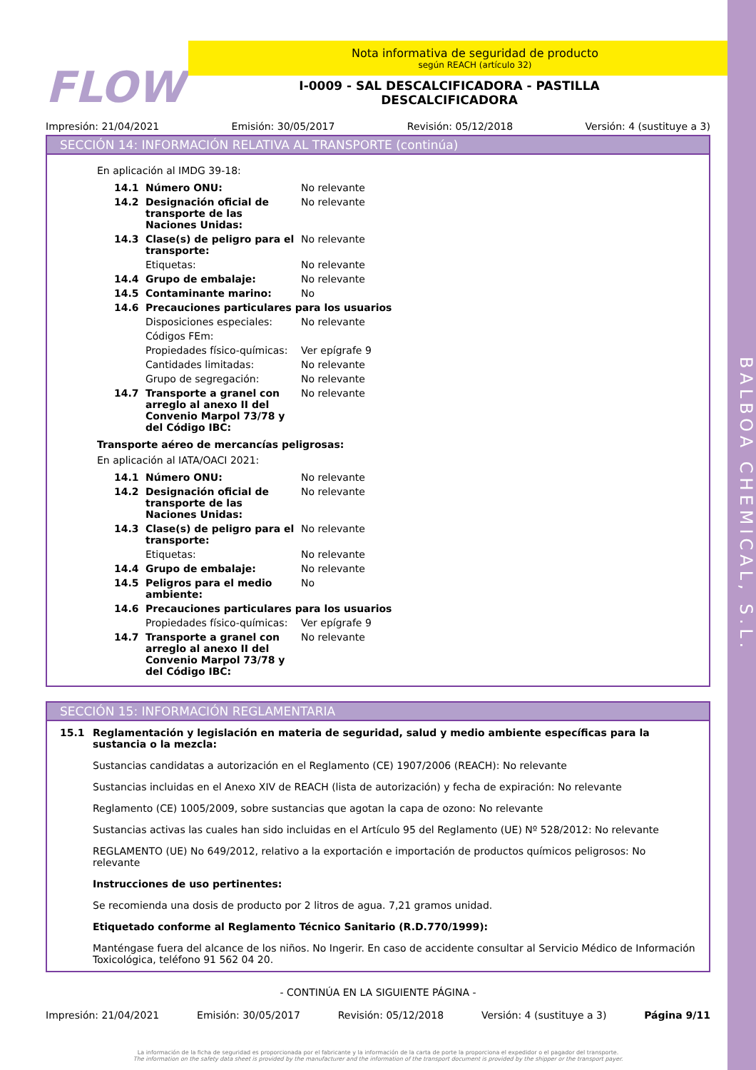BALBOA CHEMICAL, S.L.
FLOW
Nota informativa de seguridad de producto
según REACH (artículo 32)
I-0009 - SAL DESCALCIFICADORA - PASTILLA
DESCALCIFICADORA
Impresión: 21/04/2021 Emisión: 30/05/2017 Revisión: 05/12/2018 Versión: 4 (sustituye a 3)
SECCIÓN 14: INFORMACIÓN RELATIVA AL TRANSPORTE (continúa)
En aplicación al IMDG 39-18:
| 14.1 | Número ONU: | No relevante |
| 14.2 | Designación oficial de transporte de las Naciones Unidas: | No relevante |
| 14.3 | Clase(s) de peligro para el transporte: | No relevante |
| | Etiquetas: | No relevante |
| 14.4 | Grupo de embalaje: | No relevante |
| 14.5 | Contaminante marino: | No |
| 14.6 | Precauciones particulares para los usuarios | |
| | Disposiciones especiales: | No relevante |
| | Códigos FEm: | |
| | Propiedades físico-químicas: | Ver epígrafe 9 |
| | Cantidades limitadas: | No relevante |
| | Grupo de segregación: | No relevante |
| 14.7 | Transporte a granel con arreglo al anexo II del Convenio Marpol 73/78 y del Código IBC: | No relevante |
Transporte aéreo de mercancías peligrosas:
En aplicación al IATA/OACI 2021:
| 14.1 | Número ONU: | No relevante |
| 14.2 | Designación oficial de transporte de las Naciones Unidas: | No relevante |
| 14.3 | Clase(s) de peligro para el transporte: | No relevante |
| | Etiquetas: | No relevante |
| 14.4 | Grupo de embalaje: | No relevante |
| 14.5 | Peligros para el medio ambiente: | No |
| 14.6 | Precauciones particulares para los usuarios | |
| | Propiedades físico-químicas: | Ver epígrafe 9 |
| 14.7 | Transporte a granel con arreglo al anexo II del Convenio Marpol 73/78 y del Código IBC: | No relevante |
SECCIÓN 15: INFORMACIÓN REGLAMENTARIA
15.1 Reglamentación y legislación en materia de seguridad, salud y medio ambiente específicas para la sustancia o la mezcla:
Sustancias candidatas a autorización en el Reglamento (CE) 1907/2006 (REACH): No relevante
Sustancias incluidas en el Anexo XIV de REACH (lista de autorización) y fecha de expiración: No relevante
Reglamento (CE) 1005/2009, sobre sustancias que agotan la capa de ozono: No relevante
Sustancias activas las cuales han sido incluidas en el Artículo 95 del Reglamento (UE) Nº 528/2012: No relevante
REGLAMENTO (UE) No 649/2012, relativo a la exportación e importación de productos químicos peligrosos: No relevante
Instrucciones de uso pertinentes:
Se recomienda una dosis de producto por 2 litros de agua. 7,21 gramos unidad.
Etiquetado conforme al Reglamento Técnico Sanitario (R.D.770/1999):
Manténgase fuera del alcance de los niños. No Ingerir. En caso de accidente consultar al Servicio Médico de Información Toxicológica, teléfono 91 562 04 20.
- CONTINÚA EN LA SIGUIENTE PÁGINA -
Impresión: 21/04/2021 Emisión: 30/05/2017 Revisión: 05/12/2018 Versión: 4 (sustituye a 3) Página 9/11
La información de la ficha de seguridad es proporcionada por el fabricante y la información de la carta de porte la proporciona el expedidor o el pagador del transporte.
The information on the safety data sheet is provided by the manufacturer and the information of the transport document is provided by the shipper or the transport payer.